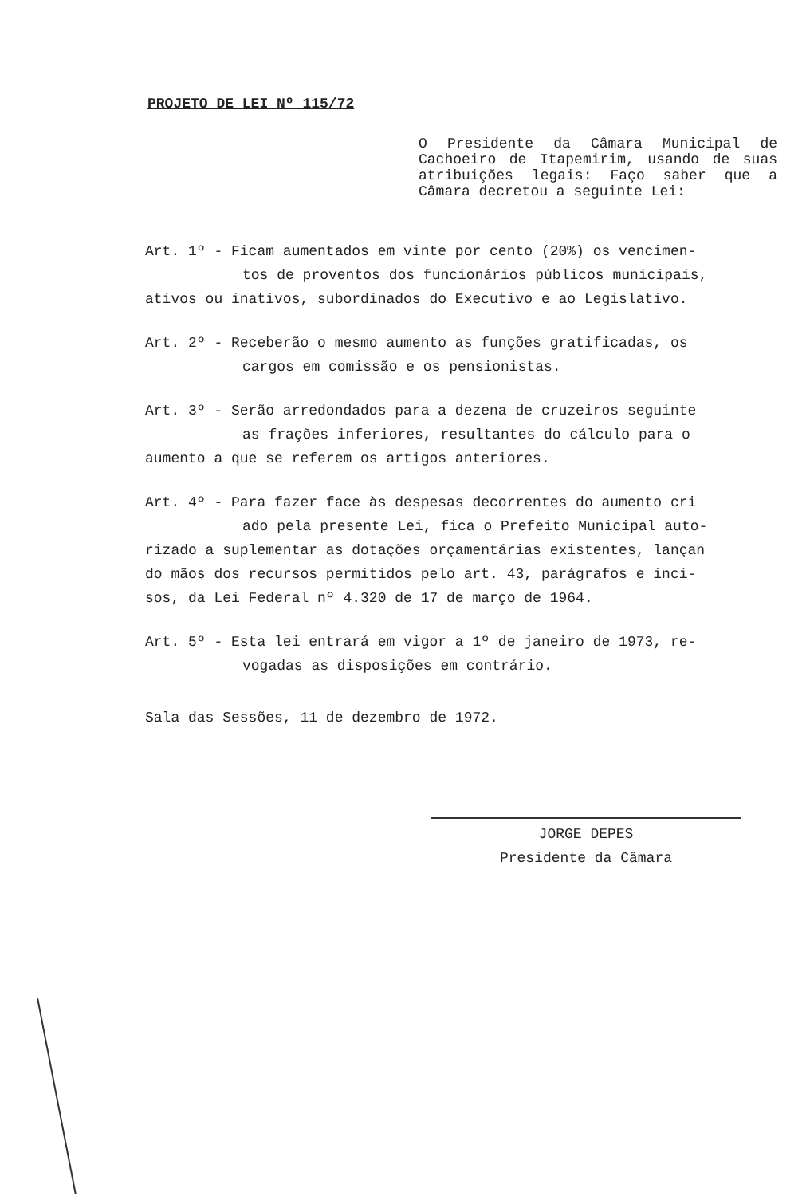PROJETO DE LEI Nº 115/72
O Presidente da Câmara Municipal de Cachoeiro de Itapemirim, usando de suas atribuições legais: Faço saber que a Câmara decretou a seguinte Lei:
Art. 1º - Ficam aumentados em vinte por cento (20%) os vencimen-
tos de proventos dos funcionários públicos municipais,
ativos ou inativos, subordinados do Executivo e ao Legislativo.
Art. 2º - Receberão o mesmo aumento as funções gratificadas, os
cargos em comissão e os pensionistas.
Art. 3º - Serão arredondados para a dezena de cruzeiros seguinte
as frações inferiores, resultantes do cálculo para o
aumento a que se referem os artigos anteriores.
Art. 4º - Para fazer face às despesas decorrentes do aumento cri
ado pela presente Lei, fica o Prefeito Municipal auto-
rizado a suplementar as dotações orçamentárias existentes, lançan
do mãos dos recursos permitidos pelo art. 43, parágrafos e inci-
sos, da Lei Federal nº 4.320 de 17 de março de 1964.
Art. 5º - Esta lei entrará em vigor a 1º de janeiro de 1973, re-
vogadas as disposições em contrário.
Sala das Sessões, 11 de dezembro de 1972.
JORGE DEPES
Presidente da Câmara